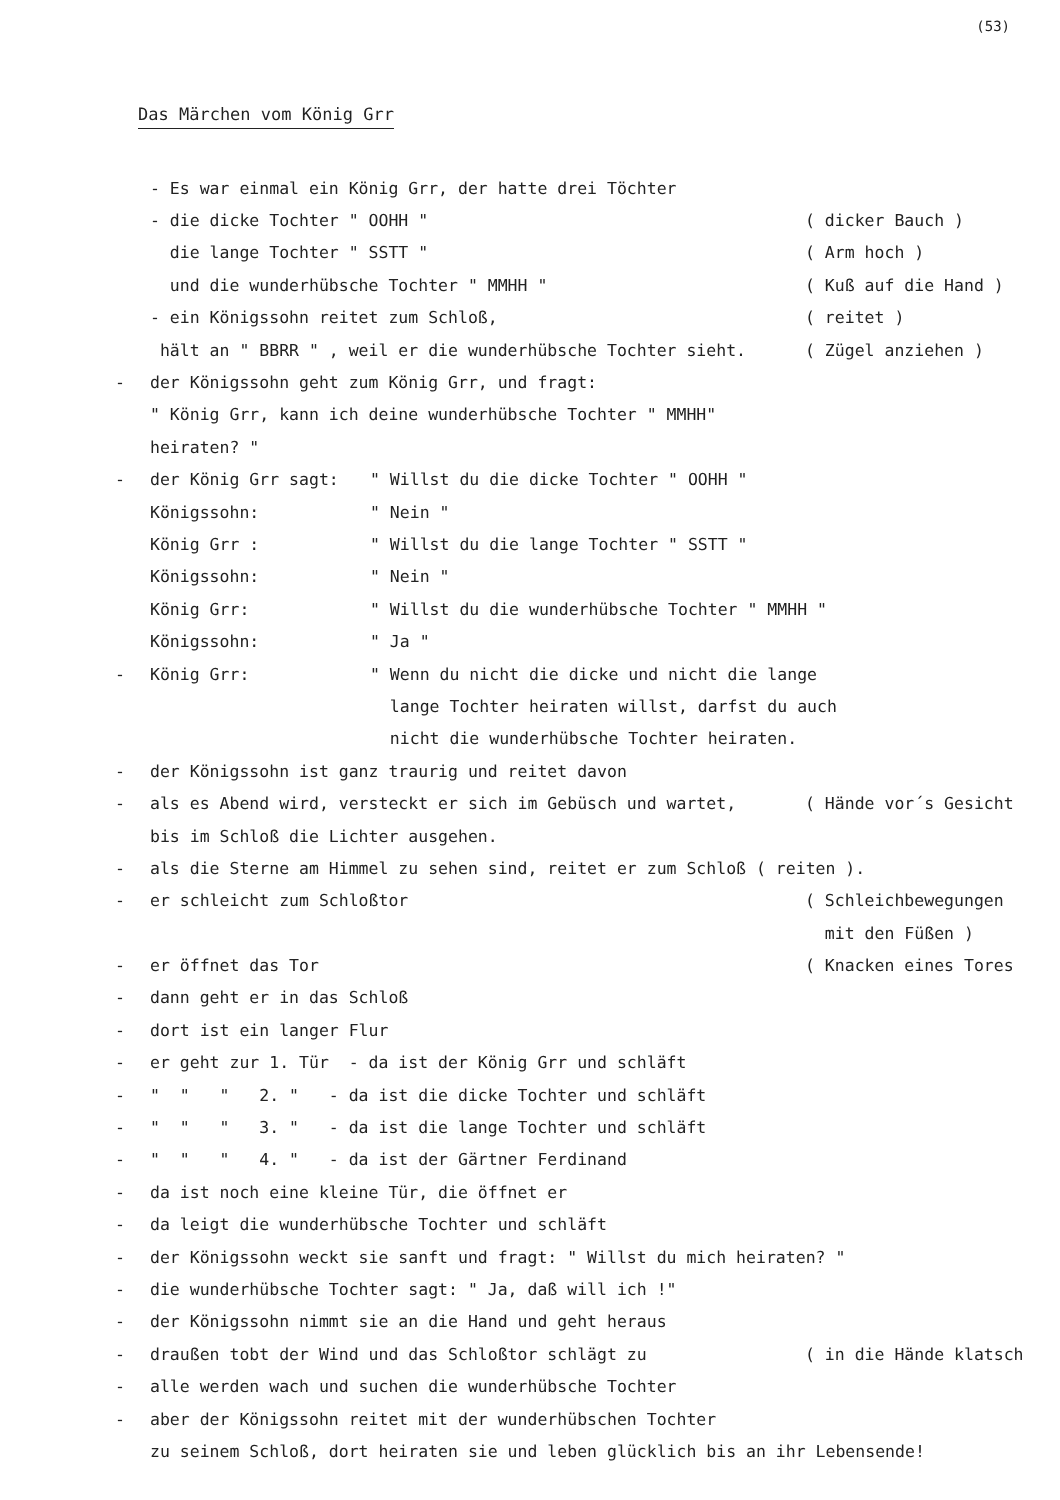(53)
Das Märchen vom König Grr
- Es war einmal ein König Grr, der hatte drei Töchter
- die dicke Tochter " OOHH " ( dicker Bauch )
die lange Tochter " SSTT " ( Arm hoch )
und die wunderhübsche Tochter " MMHH " ( Kuß auf die Hand )
- ein Königssohn reitet zum Schloß, ( reitet )
hält an " BBRR " , weil er die wunderhübsche Tochter sieht. ( Zügel anziehen )
- der Königssohn geht zum König Grr, und fragt:
" König Grr, kann ich deine wunderhübsche Tochter " MMHH"
heiraten? "
- der König Grr sagt: " Willst du die dicke Tochter " OOHH "
Königssohn: " Nein "
König Grr : " Willst du die lange Tochter " SSTT "
Königssohn: " Nein "
König Grr: " Willst du die wunderhübsche Tochter " MMHH "
Königssohn: " Ja "
- König Grr: " Wenn du nicht die dicke und nicht die lange
lange Tochter heiraten willst, darfst du auch
nicht die wunderhübsche Tochter heiraten.
- der Königssohn ist ganz traurig und reitet davon
- als es Abend wird, versteckt er sich im Gebüsch und wartet, ( Hände vor´s Gesicht
bis im Schloß die Lichter ausgehen.
- als die Sterne am Himmel zu sehen sind, reitet er zum Schloß ( reiten ).
- er schleicht zum Schloßtor ( Schleichbewegungen
mit den Füßen )
- er öffnet das Tor ( Knacken eines Tores
- dann geht er in das Schloß
- dort ist ein langer Flur
- er geht zur 1. Tür - da ist der König Grr und schläft
- " " " 2. " - da ist die dicke Tochter und schläft
- " " " 3. " - da ist die lange Tochter und schläft
- " " " 4. " - da ist der Gärtner Ferdinand
- da ist noch eine kleine Tür, die öffnet er
- da leigt die wunderhübsche Tochter und schläft
- der Königssohn weckt sie sanft und fragt: " Willst du mich heiraten? "
- die wunderhübsche Tochter sagt: " Ja, daß will ich !"
- der Königssohn nimmt sie an die Hand und geht heraus
- draußen tobt der Wind und das Schloßtor schlägt zu ( in die Hände klatsch
- alle werden wach und suchen die wunderhübsche Tochter
- aber der Königssohn reitet mit der wunderhübschen Tochter
zu seinem Schloß, dort heiraten sie und leben glücklich bis an ihr Lebensende!